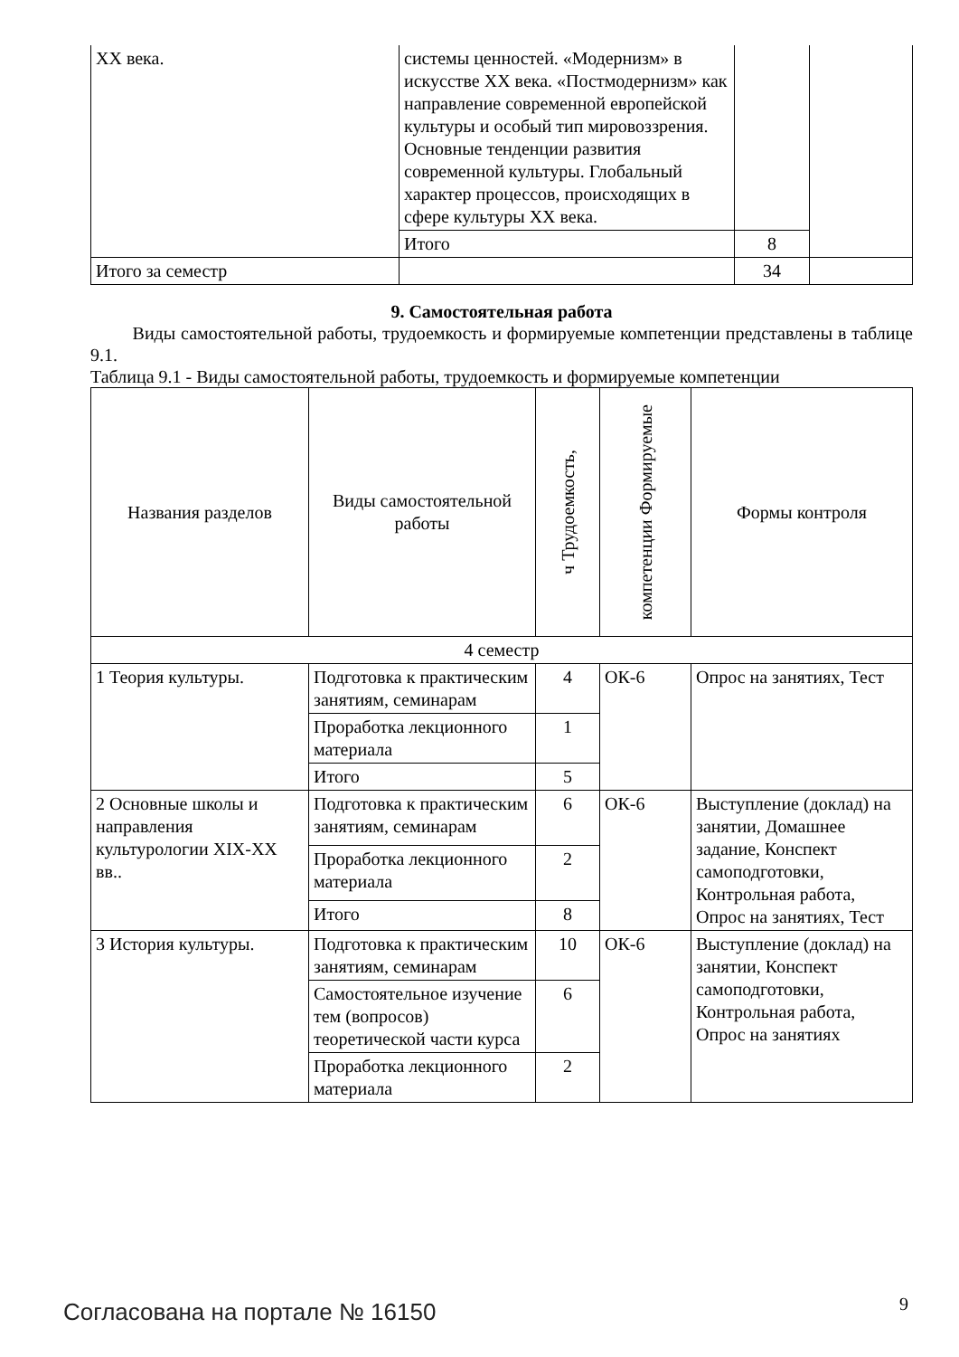| XX века. | системы ценностей. «Модернизм» в искусстве XX века. «Постмодернизм» как направление современной европейской культуры и особый тип мировоззрения. Основные тенденции развития современной культуры. Глобальный характер процессов, происходящих в сфере культуры XX века. | | |
| | Итого | 8 | |
| Итого за семестр | | 34 | |
9. Самостоятельная работа
Виды самостоятельной работы, трудоемкость и формируемые компетенции представлены в таблице 9.1.
Таблица 9.1 - Виды самостоятельной работы, трудоемкость и формируемые компетенции
| Названия разделов | Виды самостоятельной работы | ч Трудоемкость, | компетенции Формируемые | Формы контроля |
| --- | --- | --- | --- | --- |
| 4 семестр | | | | |
| 1 Теория культуры. | Подготовка к практическим занятиям, семинарам | 4 | ОК-6 | Опрос на занятиях, Тест |
| | Проработка лекционного материала | 1 | | |
| | Итого | 5 | | |
| 2 Основные школы и направления культурологии XIX-XX вв.. | Подготовка к практическим занятиям, семинарам | 6 | ОК-6 | Выступление (доклад) на занятии, Домашнее задание, Конспект самоподготовки, Контрольная работа, Опрос на занятиях, Тест |
| | Проработка лекционного материала | 2 | | |
| | Итого | 8 | | |
| 3 История культуры. | Подготовка к практическим занятиям, семинарам | 10 | ОК-6 | Выступление (доклад) на занятии, Конспект самоподготовки, Контрольная работа, Опрос на занятиях |
| | Самостоятельное изучение тем (вопросов) теоретической части курса | 6 | | |
| | Проработка лекционного материала | 2 | | |
Согласована на портале № 16150 9